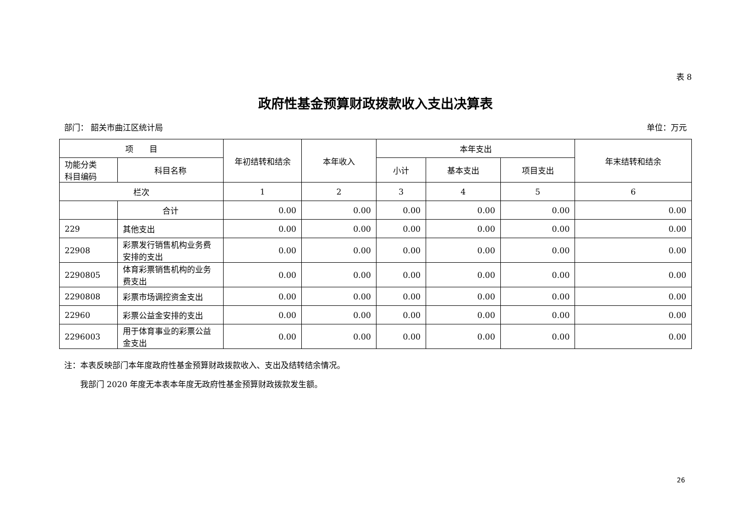表 8
政府性基金预算财政拨款收入支出决算表
部门： 韶关市曲江区统计局 单位：万元
| 项 目 | | 年初结转和结余 | 本年收入 | 本年支出 | | | 年末结转和结余 |
| --- | --- | --- | --- | --- | --- | --- | --- |
| 功能分类 科目编码 | 科目名称 | | | 小计 | 基本支出 | 项目支出 | |
| 栏次 | | 1 | 2 | 3 | 4 | 5 | 6 |
| | 合计 | 0.00 | 0.00 | 0.00 | 0.00 | 0.00 | 0.00 |
| 229 | 其他支出 | 0.00 | 0.00 | 0.00 | 0.00 | 0.00 | 0.00 |
| 22908 | 彩票发行销售机构业务费安排的支出 | 0.00 | 0.00 | 0.00 | 0.00 | 0.00 | 0.00 |
| 2290805 | 体育彩票销售机构的业务费支出 | 0.00 | 0.00 | 0.00 | 0.00 | 0.00 | 0.00 |
| 2290808 | 彩票市场调控资金支出 | 0.00 | 0.00 | 0.00 | 0.00 | 0.00 | 0.00 |
| 22960 | 彩票公益金安排的支出 | 0.00 | 0.00 | 0.00 | 0.00 | 0.00 | 0.00 |
| 2296003 | 用于体育事业的彩票公益金支出 | 0.00 | 0.00 | 0.00 | 0.00 | 0.00 | 0.00 |
注：本表反映部门本年度政府性基金预算财政拨款收入、支出及结转结余情况。
　　我部门 2020 年度无本表本年度无政府性基金预算财政拨款发生额。
26